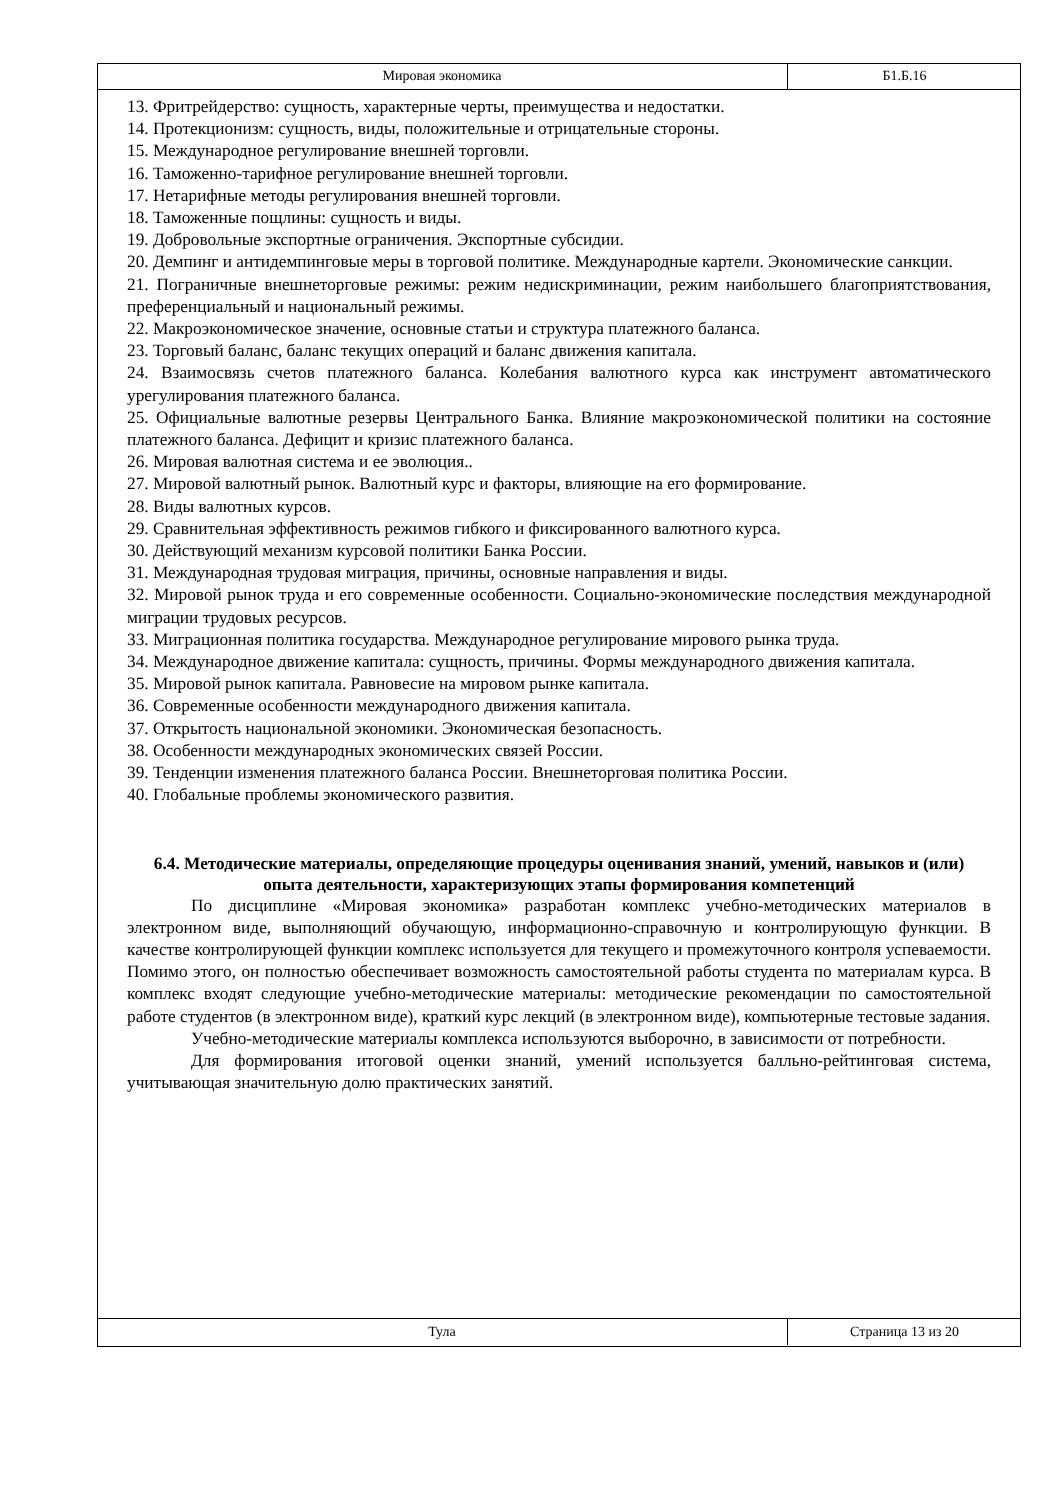Мировая экономика Б1.Б.16
13. Фритрейдерство: сущность, характерные черты, преимущества и недостатки.
14. Протекционизм: сущность, виды, положительные и отрицательные стороны.
15. Международное регулирование внешней торговли.
16. Таможенно-тарифное регулирование внешней торговли.
17. Нетарифные методы регулирования внешней торговли.
18. Таможенные пощлины: сущность и виды.
19. Добровольные экспортные ограничения. Экспортные субсидии.
20. Демпинг и антидемпинговые меры в торговой политике. Международные картели. Экономические санкции.
21. Пограничные внешнеторговые режимы: режим недискриминации, режим наибольшего благоприятствования, преференциальный и национальный режимы.
22. Макроэкономическое значение, основные статьи и структура платежного баланса.
23. Торговый баланс, баланс текущих операций и баланс движения капитала.
24. Взаимосвязь счетов платежного баланса. Колебания валютного курса как инструмент автоматического урегулирования платежного баланса.
25. Официальные валютные резервы Центрального Банка. Влияние макроэкономической политики на состояние платежного баланса. Дефицит и кризис платежного баланса.
26. Мировая валютная система и ее эволюция..
27. Мировой валютный рынок. Валютный курс и факторы, влияющие на его формирование.
28. Виды валютных курсов.
29. Сравнительная эффективность режимов гибкого и фиксированного валютного курса.
30. Действующий механизм курсовой политики Банка России.
31. Международная трудовая миграция, причины, основные направления и виды.
32. Мировой рынок труда и его современные особенности. Социально-экономические последствия международной миграции трудовых ресурсов.
33. Миграционная политика государства. Международное регулирование мирового рынка труда.
34. Международное движение капитала: сущность, причины. Формы международного движения капитала.
35. Мировой рынок капитала. Равновесие на мировом рынке капитала.
36. Современные особенности международного движения капитала.
37. Открытость национальной экономики. Экономическая безопасность.
38. Особенности международных экономических связей России.
39. Тенденции изменения платежного баланса России. Внешнеторговая политика России.
40. Глобальные проблемы экономического развития.
6.4. Методические материалы, определяющие процедуры оценивания знаний, умений, навыков и (или) опыта деятельности, характеризующих этапы формирования компетенций
По дисциплине «Мировая экономика» разработан комплекс учебно-методических материалов в электронном виде, выполняющий обучающую, информационно-справочную и контролирующую функции. В качестве контролирующей функции комплекс используется для текущего и промежуточного контроля успеваемости. Помимо этого, он полностью обеспечивает возможность самостоятельной работы студента по материалам курса. В комплекс входят следующие учебно-методические материалы: методические рекомендации по самостоятельной работе студентов (в электронном виде), краткий курс лекций (в электронном виде), компьютерные тестовые задания.
Учебно-методические материалы комплекса используются выборочно, в зависимости от потребности.
Для формирования итоговой оценки знаний, умений используется балльно-рейтинговая система, учитывающая значительную долю практических занятий.
Тула Страница 13 из 20